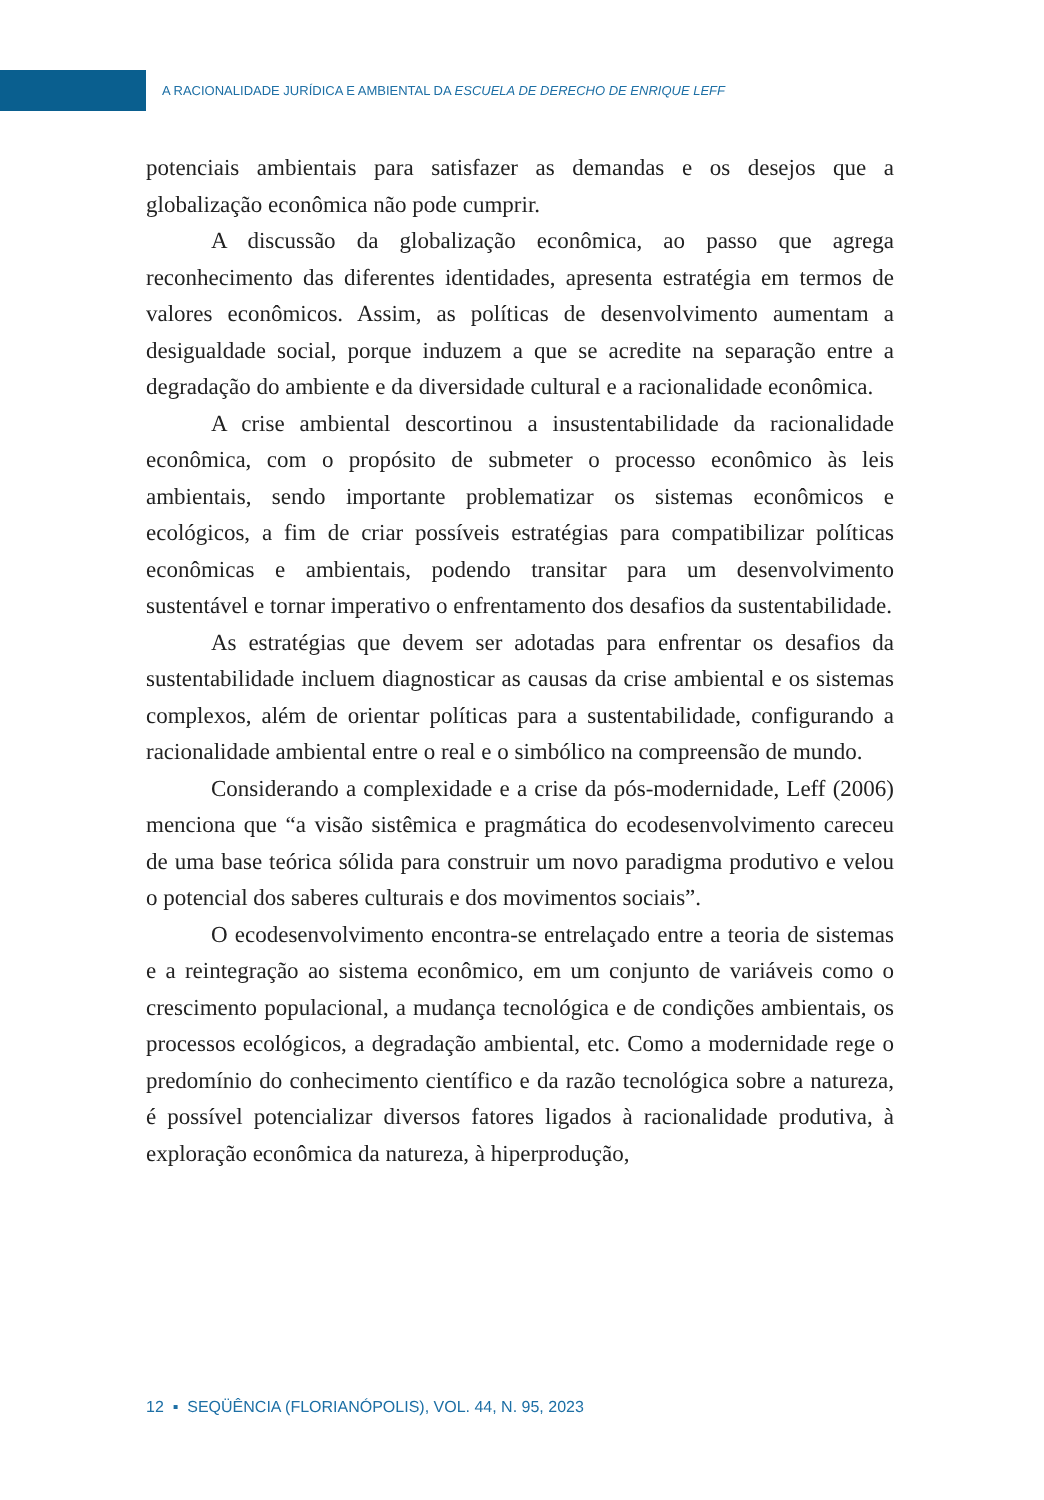A RACIONALIDADE JURÍDICA E AMBIENTAL DA ESCUELA DE DERECHO DE ENRIQUE LEFF
potenciais ambientais para satisfazer as demandas e os desejos que a globalização econômica não pode cumprir.
A discussão da globalização econômica, ao passo que agrega reconhecimento das diferentes identidades, apresenta estratégia em termos de valores econômicos. Assim, as políticas de desenvolvimento aumentam a desigualdade social, porque induzem a que se acredite na separação entre a degradação do ambiente e da diversidade cultural e a racionalidade econômica.
A crise ambiental descortinou a insustentabilidade da racionalidade econômica, com o propósito de submeter o processo econômico às leis ambientais, sendo importante problematizar os sistemas econômicos e ecológicos, a fim de criar possíveis estratégias para compatibilizar políticas econômicas e ambientais, podendo transitar para um desenvolvimento sustentável e tornar imperativo o enfrentamento dos desafios da sustentabilidade.
As estratégias que devem ser adotadas para enfrentar os desafios da sustentabilidade incluem diagnosticar as causas da crise ambiental e os sistemas complexos, além de orientar políticas para a sustentabilidade, configurando a racionalidade ambiental entre o real e o simbólico na compreensão de mundo.
Considerando a complexidade e a crise da pós-modernidade, Leff (2006) menciona que “a visão sistêmica e pragmática do ecodesenvolvimento careceu de uma base teórica sólida para construir um novo paradigma produtivo e velou o potencial dos saberes culturais e dos movimentos sociais”.
O ecodesenvolvimento encontra-se entrelaçado entre a teoria de sistemas e a reintegração ao sistema econômico, em um conjunto de variáveis como o crescimento populacional, a mudança tecnológica e de condições ambientais, os processos ecológicos, a degradação ambiental, etc. Como a modernidade rege o predomínio do conhecimento científico e da razão tecnológica sobre a natureza, é possível potencializar diversos fatores ligados à racionalidade produtiva, à exploração econômica da natureza, à hiperprodução,
12 ▪ SEQÜÊNCIA (FLORIANÓPOLIS), VOL. 44, N. 95, 2023